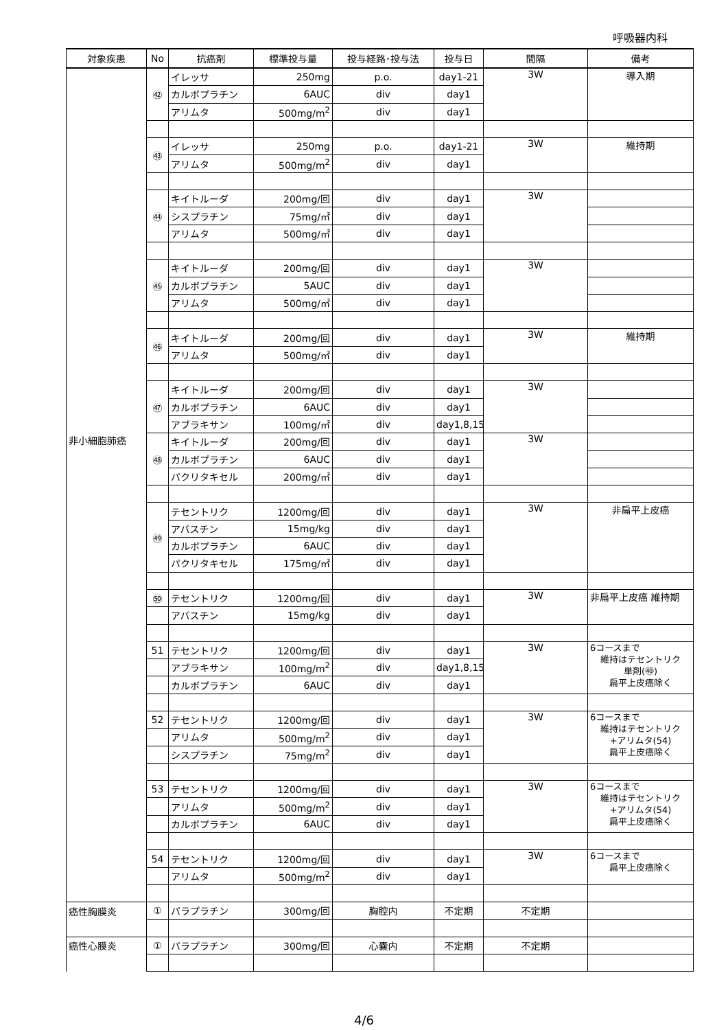呼吸器内科
| 対象疾患 | No | 抗癌剤 | 標準投与量 | 投与経路･投与法 | 投与日 | 間隔 | 備考 |
| --- | --- | --- | --- | --- | --- | --- | --- |
| | ㊷ | イレッサ | 250mg | p.o. | day1-21 | 3W | 導入期 |
| | | カルボプラチン | 6AUC | div | day1 | | |
| | | アリムタ | 500mg/m<sup>2</sup> | div | day1 | | |
| | ㊸ | イレッサ | 250mg | p.o. | day1-21 | 3W | 維持期 |
| | | アリムタ | 500mg/m<sup>2</sup> | div | day1 | | |
| | ㊹ | キイトルーダ | 200mg/回 | div | day1 | 3W | |
| | | シスプラチン | 75mg/㎡ | div | day1 | | |
| | | アリムタ | 500mg/㎡ | div | day1 | | |
| | ㊺ | キイトルーダ | 200mg/回 | div | day1 | 3W | |
| | | カルボプラチン | 5AUC | div | day1 | | |
| | | アリムタ | 500mg/㎡ | div | day1 | | |
| | ㊻ | キイトルーダ | 200mg/回 | div | day1 | 3W | 維持期 |
| | | アリムタ | 500mg/㎡ | div | day1 | | |
| | ㊼ | キイトルーダ | 200mg/回 | div | day1 | 3W | |
| | | カルボプラチン | 6AUC | div | day1 | | |
| | | アブラキサン | 100mg/㎡ | div | day1,8,15 | | |
| 非小細胞肺癌 | ㊽ | キイトルーダ | 200mg/回 | div | day1 | 3W | |
| | | カルボプラチン | 6AUC | div | day1 | | |
| | | パクリタキセル | 200mg/㎡ | div | day1 | | |
| | ㊾ | テセントリク | 1200mg/回 | div | day1 | 3W | 非扁平上皮癌 |
| | | アバスチン | 15mg/kg | div | day1 | | |
| | | カルボプラチン | 6AUC | div | day1 | | |
| | | パクリタキセル | 175mg/㎡ | div | day1 | | |
| | ㊿ | テセントリク | 1200mg/回 | div | day1 | 3W | 非扁平上皮癌 維持期 |
| | | アバスチン | 15mg/kg | div | day1 | | |
| | 51 | テセントリク | 1200mg/回 | div | day1 | 3W | 6コースまで 維持はテセントリク 単剤(㊵) 扁平上皮癌除く |
| | | アブラキサン | 100mg/m<sup>2</sup> | div | day1,8,15 | | |
| | | カルボプラチン | 6AUC | div | day1 | | |
| | 52 | テセントリク | 1200mg/回 | div | day1 | 3W | 6コースまで 維持はテセントリク +アリムタ(54) 扁平上皮癌除く |
| | | アリムタ | 500mg/m<sup>2</sup> | div | day1 | | |
| | | シスプラチン | 75mg/m<sup>2</sup> | div | day1 | | |
| | 53 | テセントリク | 1200mg/回 | div | day1 | 3W | 6コースまで 維持はテセントリク +アリムタ(54) 扁平上皮癌除く |
| | | アリムタ | 500mg/m<sup>2</sup> | div | day1 | | |
| | | カルボプラチン | 6AUC | div | day1 | | |
| | 54 | テセントリク | 1200mg/回 | div | day1 | 3W | 6コースまで 扁平上皮癌除く |
| | | アリムタ | 500mg/m<sup>2</sup> | div | day1 | | |
| 癌性胸膜炎 | ① | パラプラチン | 300mg/回 | 胸腔内 | 不定期 | 不定期 | |
| 癌性心膜炎 | ① | パラプラチン | 300mg/回 | 心嚢内 | 不定期 | 不定期 | |
4/6